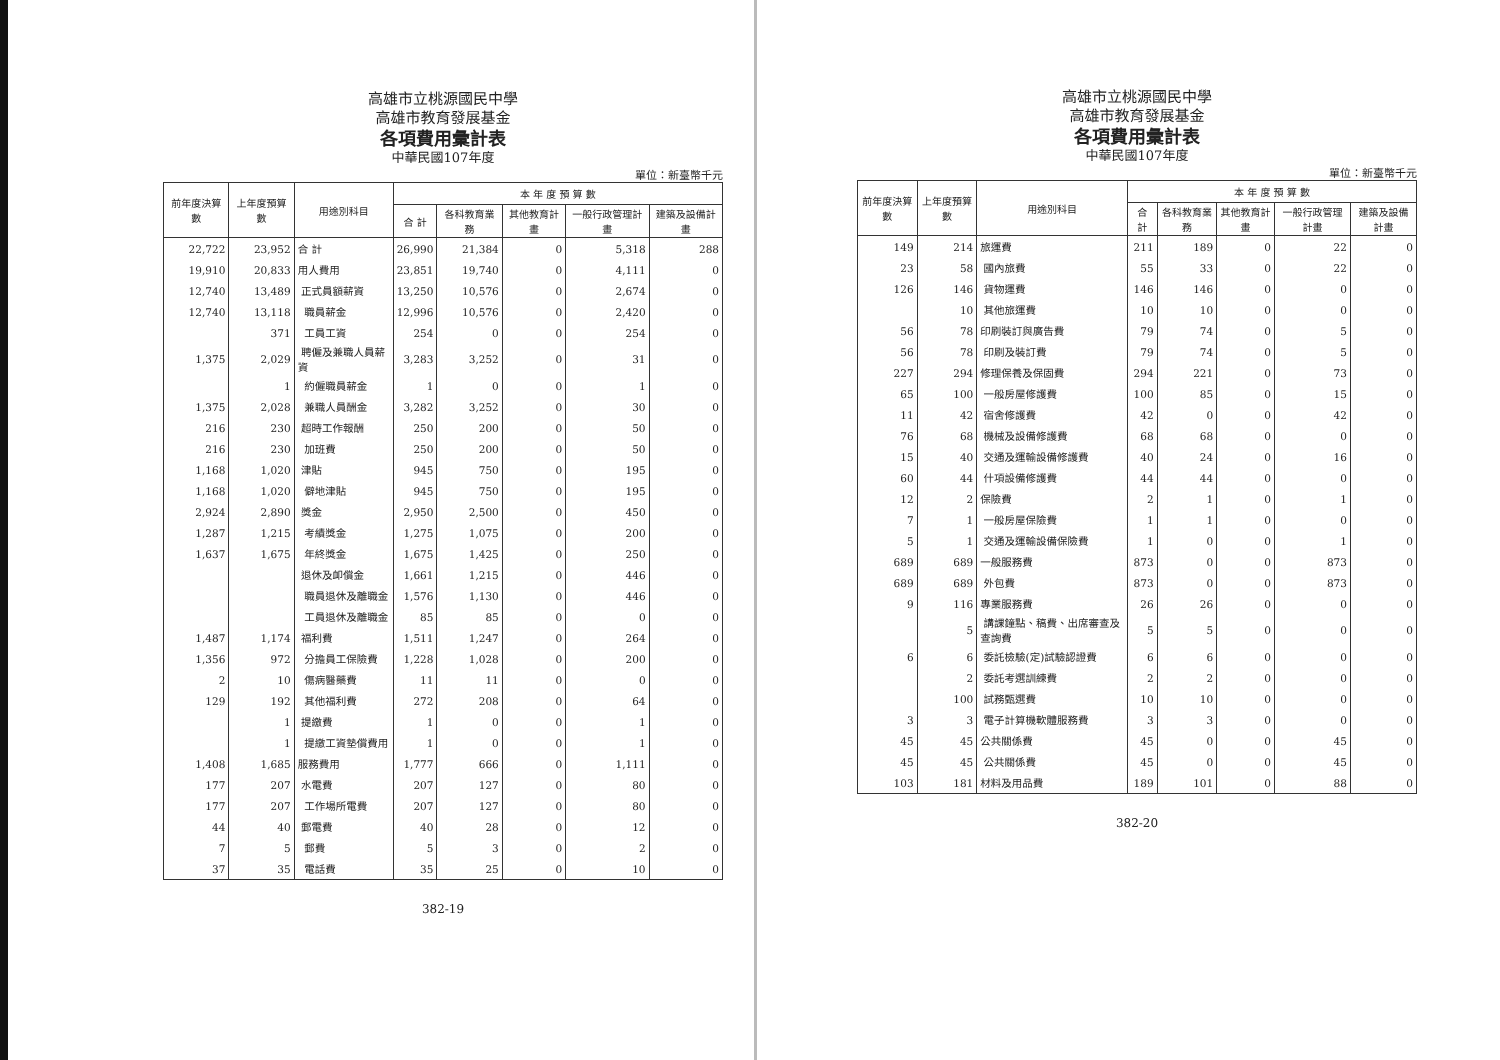高雄市立桃源國民中學
高雄市教育發展基金
各項費用彙計表
中華民國107年度
單位：新臺幣千元
| 前年度決算數 | 上年度預算數 | 用途別科目 | 本 年 度 預 算 數 | | | | |
| --- | --- | --- | --- | --- | --- | --- | --- |
| | | | 合 計 | 各科教育業務 | 其他教育計畫 | 一般行政管理計畫 | 建築及設備計畫 |
| 22,722 | 23,952 | 合 計 | 26,990 | 21,384 | 0 | 5,318 | 288 |
| 19,910 | 20,833 | 用人費用 | 23,851 | 19,740 | 0 | 4,111 | 0 |
| 12,740 | 13,489 | 正式員額薪資 | 13,250 | 10,576 | 0 | 2,674 | 0 |
| 12,740 | 13,118 | 職員薪金 | 12,996 | 10,576 | 0 | 2,420 | 0 |
| | 371 | 工員工資 | 254 | 0 | 0 | 254 | 0 |
| 1,375 | 2,029 | 聘僱及兼職人員薪資 | 3,283 | 3,252 | 0 | 31 | 0 |
| | 1 | 約僱職員薪金 | 1 | 0 | 0 | 1 | 0 |
| 1,375 | 2,028 | 兼職人員酬金 | 3,282 | 3,252 | 0 | 30 | 0 |
| 216 | 230 | 超時工作報酬 | 250 | 200 | 0 | 50 | 0 |
| 216 | 230 | 加班費 | 250 | 200 | 0 | 50 | 0 |
| 1,168 | 1,020 | 津貼 | 945 | 750 | 0 | 195 | 0 |
| 1,168 | 1,020 | 僻地津貼 | 945 | 750 | 0 | 195 | 0 |
| 2,924 | 2,890 | 獎金 | 2,950 | 2,500 | 0 | 450 | 0 |
| 1,287 | 1,215 | 考績獎金 | 1,275 | 1,075 | 0 | 200 | 0 |
| 1,637 | 1,675 | 年終獎金 | 1,675 | 1,425 | 0 | 250 | 0 |
| | | 退休及卹償金 | 1,661 | 1,215 | 0 | 446 | 0 |
| | | 職員退休及離職金 | 1,576 | 1,130 | 0 | 446 | 0 |
| | | 工員退休及離職金 | 85 | 85 | 0 | 0 | 0 |
| 1,487 | 1,174 | 福利費 | 1,511 | 1,247 | 0 | 264 | 0 |
| 1,356 | 972 | 分擔員工保險費 | 1,228 | 1,028 | 0 | 200 | 0 |
| 2 | 10 | 傷病醫藥費 | 11 | 11 | 0 | 0 | 0 |
| 129 | 192 | 其他福利費 | 272 | 208 | 0 | 64 | 0 |
| | 1 | 提繳費 | 1 | 0 | 0 | 1 | 0 |
| | 1 | 提繳工資墊償費用 | 1 | 0 | 0 | 1 | 0 |
| 1,408 | 1,685 | 服務費用 | 1,777 | 666 | 0 | 1,111 | 0 |
| 177 | 207 | 水電費 | 207 | 127 | 0 | 80 | 0 |
| 177 | 207 | 工作場所電費 | 207 | 127 | 0 | 80 | 0 |
| 44 | 40 | 郵電費 | 40 | 28 | 0 | 12 | 0 |
| 7 | 5 | 郵費 | 5 | 3 | 0 | 2 | 0 |
| 37 | 35 | 電話費 | 35 | 25 | 0 | 10 | 0 |
382-19
高雄市立桃源國民中學
高雄市教育發展基金
各項費用彙計表
中華民國107年度
單位：新臺幣千元
| 前年度決算數 | 上年度預算數 | 用途別科目 | 本 年 度 預 算 數 | | | | |
| --- | --- | --- | --- | --- | --- | --- | --- |
| | | | 合 計 | 各科教育業務 | 其他教育計畫 | 一般行政管理計畫 | 建築及設備計畫 |
| 149 | 214 | 旅運費 | 211 | 189 | 0 | 22 | 0 |
| 23 | 58 | 國內旅費 | 55 | 33 | 0 | 22 | 0 |
| 126 | 146 | 貨物運費 | 146 | 146 | 0 | 0 | 0 |
| | 10 | 其他旅運費 | 10 | 10 | 0 | 0 | 0 |
| 56 | 78 | 印刷裝訂與廣告費 | 79 | 74 | 0 | 5 | 0 |
| 56 | 78 | 印刷及裝訂費 | 79 | 74 | 0 | 5 | 0 |
| 227 | 294 | 修理保養及保固費 | 294 | 221 | 0 | 73 | 0 |
| 65 | 100 | 一般房屋修護費 | 100 | 85 | 0 | 15 | 0 |
| 11 | 42 | 宿舍修護費 | 42 | 0 | 0 | 42 | 0 |
| 76 | 68 | 機械及設備修護費 | 68 | 68 | 0 | 0 | 0 |
| 15 | 40 | 交通及運輸設備修護費 | 40 | 24 | 0 | 16 | 0 |
| 60 | 44 | 什項設備修護費 | 44 | 44 | 0 | 0 | 0 |
| 12 | 2 | 保險費 | 2 | 1 | 0 | 1 | 0 |
| 7 | 1 | 一般房屋保險費 | 1 | 1 | 0 | 0 | 0 |
| 5 | 1 | 交通及運輸設備保險費 | 1 | 0 | 0 | 1 | 0 |
| 689 | 689 | 一般服務費 | 873 | 0 | 0 | 873 | 0 |
| 689 | 689 | 外包費 | 873 | 0 | 0 | 873 | 0 |
| 9 | 116 | 專業服務費 | 26 | 26 | 0 | 0 | 0 |
| | 5 | 講課鐘點、稿費、出席審查及查詢費 | 5 | 5 | 0 | 0 | 0 |
| 6 | 6 | 委託檢驗(定)試驗認證費 | 6 | 6 | 0 | 0 | 0 |
| | 2 | 委託考選訓練費 | 2 | 2 | 0 | 0 | 0 |
| | 100 | 試務甄選費 | 10 | 10 | 0 | 0 | 0 |
| 3 | 3 | 電子計算機軟體服務費 | 3 | 3 | 0 | 0 | 0 |
| 45 | 45 | 公共關係費 | 45 | 0 | 0 | 45 | 0 |
| 45 | 45 | 公共關係費 | 45 | 0 | 0 | 45 | 0 |
| 103 | 181 | 材料及用品費 | 189 | 101 | 0 | 88 | 0 |
382-20